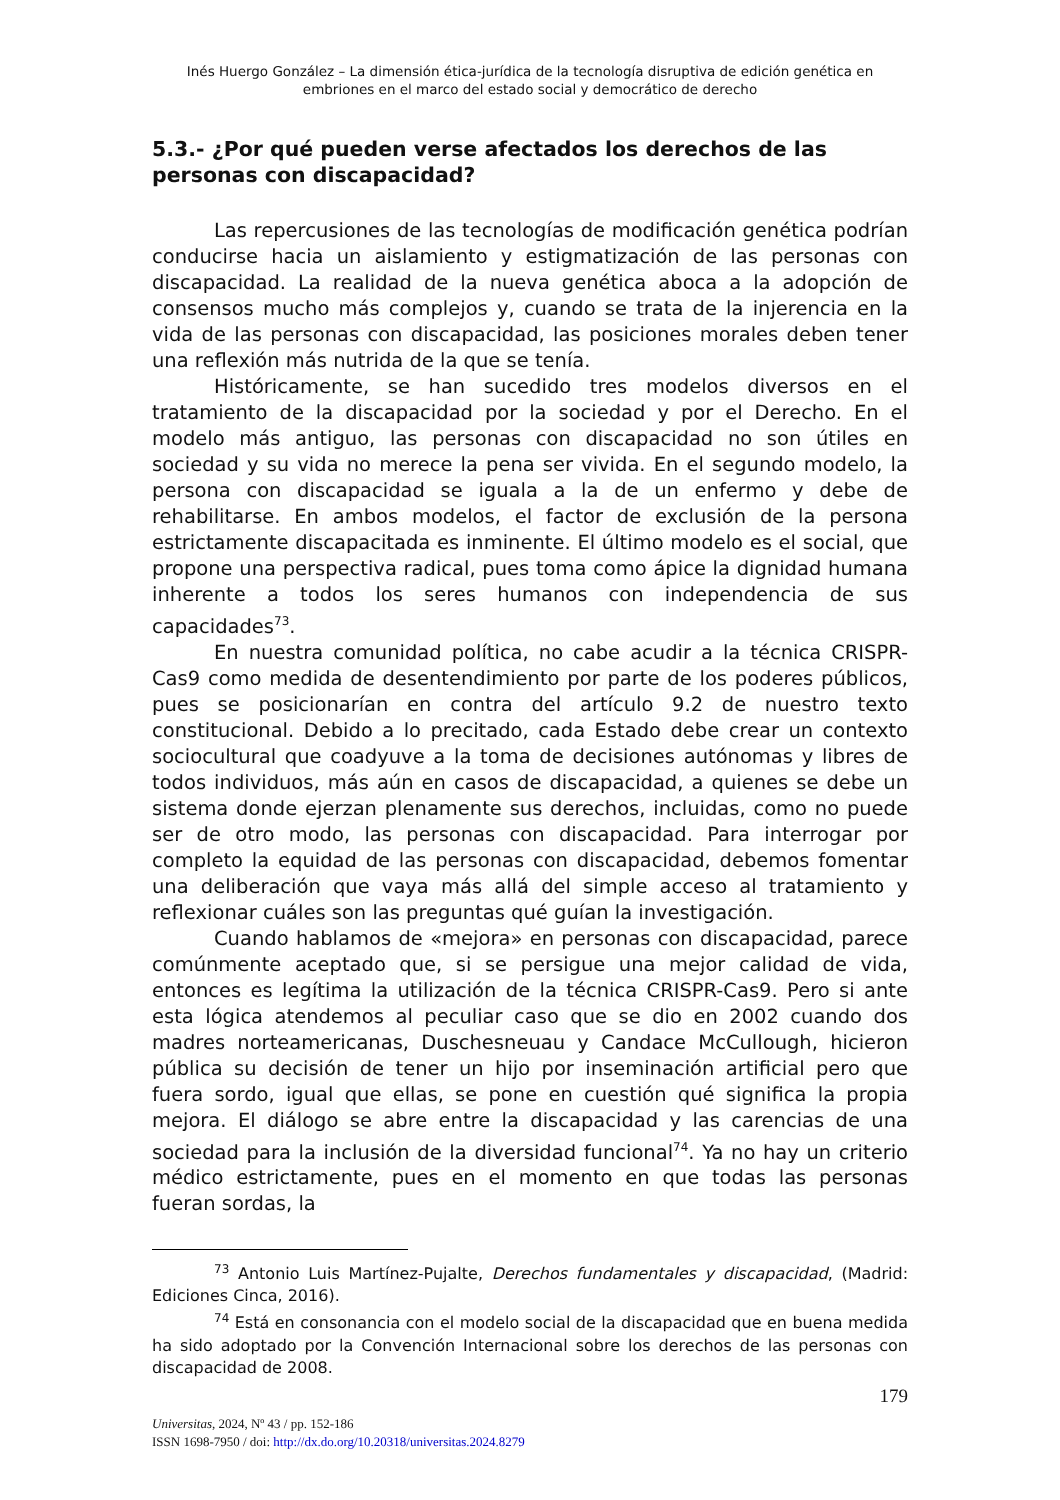Inés Huergo González – La dimensión ética-jurídica de la tecnología disruptiva de edición genética en embriones en el marco del estado social y democrático de derecho
5.3.- ¿Por qué pueden verse afectados los derechos de las personas con discapacidad?
Las repercusiones de las tecnologías de modificación genética podrían conducirse hacia un aislamiento y estigmatización de las personas con discapacidad. La realidad de la nueva genética aboca a la adopción de consensos mucho más complejos y, cuando se trata de la injerencia en la vida de las personas con discapacidad, las posiciones morales deben tener una reflexión más nutrida de la que se tenía.
Históricamente, se han sucedido tres modelos diversos en el tratamiento de la discapacidad por la sociedad y por el Derecho. En el modelo más antiguo, las personas con discapacidad no son útiles en sociedad y su vida no merece la pena ser vivida. En el segundo modelo, la persona con discapacidad se iguala a la de un enfermo y debe de rehabilitarse. En ambos modelos, el factor de exclusión de la persona estrictamente discapacitada es inminente. El último modelo es el social, que propone una perspectiva radical, pues toma como ápice la dignidad humana inherente a todos los seres humanos con independencia de sus capacidades<sup>73</sup>.
En nuestra comunidad política, no cabe acudir a la técnica CRISPR-Cas9 como medida de desentendimiento por parte de los poderes públicos, pues se posicionarían en contra del artículo 9.2 de nuestro texto constitucional. Debido a lo precitado, cada Estado debe crear un contexto sociocultural que coadyuve a la toma de decisiones autónomas y libres de todos individuos, más aún en casos de discapacidad, a quienes se debe un sistema donde ejerzan plenamente sus derechos, incluidas, como no puede ser de otro modo, las personas con discapacidad. Para interrogar por completo la equidad de las personas con discapacidad, debemos fomentar una deliberación que vaya más allá del simple acceso al tratamiento y reflexionar cuáles son las preguntas qué guían la investigación.
Cuando hablamos de «mejora» en personas con discapacidad, parece comúnmente aceptado que, si se persigue una mejor calidad de vida, entonces es legítima la utilización de la técnica CRISPR-Cas9. Pero si ante esta lógica atendemos al peculiar caso que se dio en 2002 cuando dos madres norteamericanas, Duschesneuau y Candace McCullough, hicieron pública su decisión de tener un hijo por inseminación artificial pero que fuera sordo, igual que ellas, se pone en cuestión qué significa la propia mejora. El diálogo se abre entre la discapacidad y las carencias de una sociedad para la inclusión de la diversidad funcional<sup>74</sup>. Ya no hay un criterio médico estrictamente, pues en el momento en que todas las personas fueran sordas, la
<sup>73</sup> Antonio Luis Martínez-Pujalte, Derechos fundamentales y discapacidad, (Madrid: Ediciones Cinca, 2016).
<sup>74</sup> Está en consonancia con el modelo social de la discapacidad que en buena medida ha sido adoptado por la Convención Internacional sobre los derechos de las personas con discapacidad de 2008.
179
Universitas, 2024, Nº 43 / pp. 152-186
ISSN 1698-7950 / doi: http://dx.do.org/10.20318/universitas.2024.8279